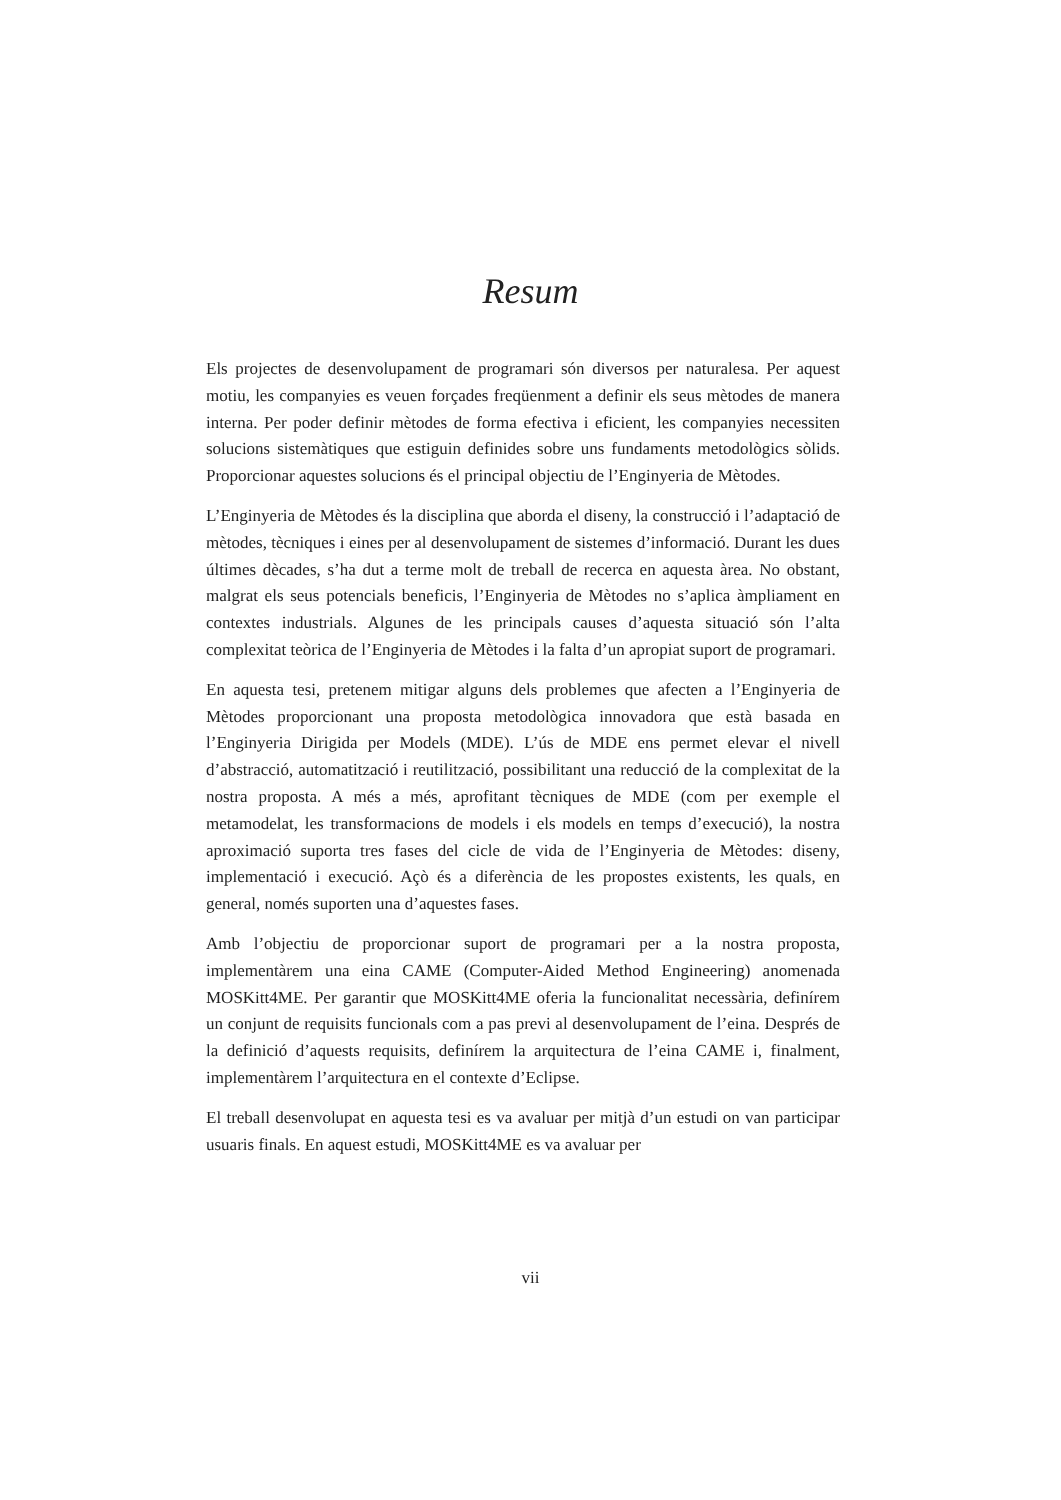Resum
Els projectes de desenvolupament de programari són diversos per naturalesa. Per aquest motiu, les companyies es veuen forçades freqüenment a definir els seus mètodes de manera interna. Per poder definir mètodes de forma efectiva i eficient, les companyies necessiten solucions sistemàtiques que estiguin definides sobre uns fundaments metodològics sòlids. Proporcionar aquestes solucions és el principal objectiu de l’Enginyeria de Mètodes.
L’Enginyeria de Mètodes és la disciplina que aborda el diseny, la construcció i l’adaptació de mètodes, tècniques i eines per al desenvolupament de sistemes d’informació. Durant les dues últimes dècades, s’ha dut a terme molt de treball de recerca en aquesta àrea. No obstant, malgrat els seus potencials beneficis, l’Enginyeria de Mètodes no s’aplica àmpliament en contextes industrials. Algunes de les principals causes d’aquesta situació són l’alta complexitat teòrica de l’Enginyeria de Mètodes i la falta d’un apropiat suport de programari.
En aquesta tesi, pretenem mitigar alguns dels problemes que afecten a l’Enginyeria de Mètodes proporcionant una proposta metodològica innovadora que està basada en l’Enginyeria Dirigida per Models (MDE). L’ús de MDE ens permet elevar el nivell d’abstracció, automatització i reutilització, possibilitant una reducció de la complexitat de la nostra proposta. A més a més, aprofitant tècniques de MDE (com per exemple el metamodelat, les transformacions de models i els models en temps d’execució), la nostra aproximació suporta tres fases del cicle de vida de l’Enginyeria de Mètodes: diseny, implementació i execució. Açò és a diferència de les propostes existents, les quals, en general, només suporten una d’aquestes fases.
Amb l’objectiu de proporcionar suport de programari per a la nostra proposta, implementàrem una eina CAME (Computer-Aided Method Engineering) anomenada MOSKitt4ME. Per garantir que MOSKitt4ME oferia la funcionalitat necessària, definírem un conjunt de requisits funcionals com a pas previ al desenvolupament de l’eina. Després de la definició d’aquests requisits, definírem la arquitectura de l’eina CAME i, finalment, implementàrem l’arquitectura en el contexte d’Eclipse.
El treball desenvolupat en aquesta tesi es va avaluar per mitjà d’un estudi on van participar usuaris finals. En aquest estudi, MOSKitt4ME es va avaluar per
vii